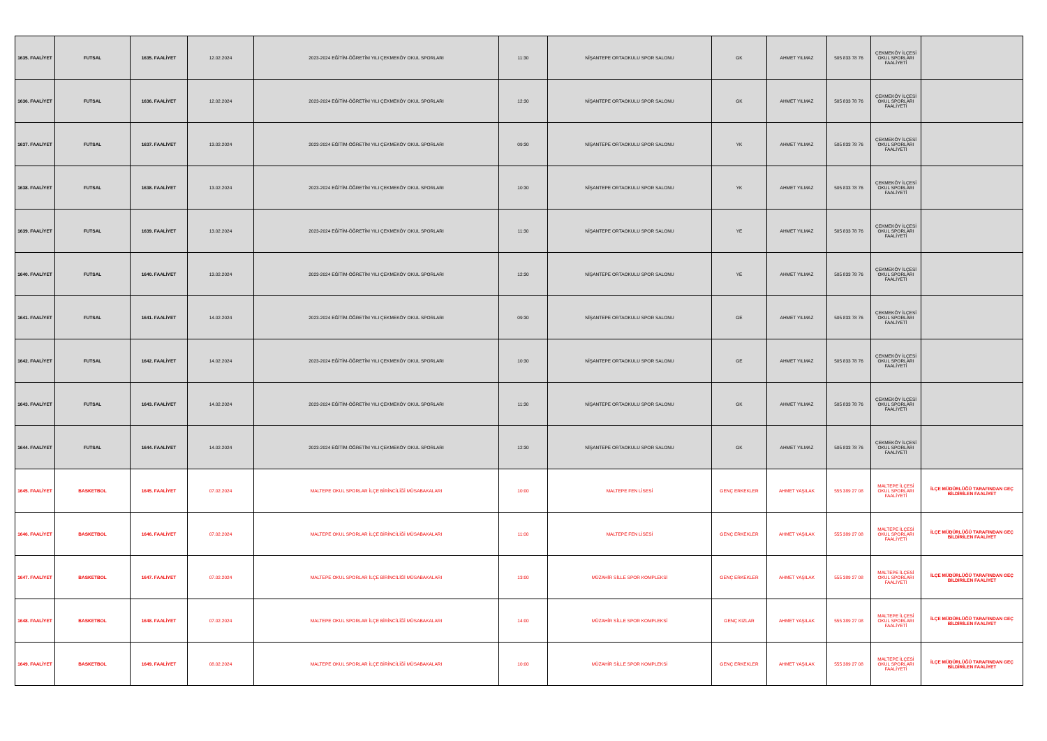| 1635. FAALİYET | FUTSAL | 1635. FAALİYET | 12.02.2024 | 2023-2024 EĞİTİM-ÖĞRETİM YILI ÇEKMEKÖY OKUL SPORLARI | 11:30 | NİŞANTEPE ORTAOKULU SPOR SALONU | GK | AHMET YILMAZ | 505 833 78 76 | ÇEKMEKÖY İLÇESİ OKUL SPORLARI FAALİYETİ | |
| 1636. FAALİYET | FUTSAL | 1636. FAALİYET | 12.02.2024 | 2023-2024 EĞİTİM-ÖĞRETİM YILI ÇEKMEKÖY OKUL SPORLARI | 12:30 | NİŞANTEPE ORTAOKULU SPOR SALONU | GK | AHMET YILMAZ | 505 833 78 76 | ÇEKMEKÖY İLÇESİ OKUL SPORLARI FAALİYETİ | |
| 1637. FAALİYET | FUTSAL | 1637. FAALİYET | 13.02.2024 | 2023-2024 EĞİTİM-ÖĞRETİM YILI ÇEKMEKÖY OKUL SPORLARI | 09:30 | NİŞANTEPE ORTAOKULU SPOR SALONU | YK | AHMET YILMAZ | 505 833 78 76 | ÇEKMEKÖY İLÇESİ OKUL SPORLARI FAALİYETİ | |
| 1638. FAALİYET | FUTSAL | 1638. FAALİYET | 13.02.2024 | 2023-2024 EĞİTİM-ÖĞRETİM YILI ÇEKMEKÖY OKUL SPORLARI | 10:30 | NİŞANTEPE ORTAOKULU SPOR SALONU | YK | AHMET YILMAZ | 505 833 78 76 | ÇEKMEKÖY İLÇESİ OKUL SPORLARI FAALİYETİ | |
| 1639. FAALİYET | FUTSAL | 1639. FAALİYET | 13.02.2024 | 2023-2024 EĞİTİM-ÖĞRETİM YILI ÇEKMEKÖY OKUL SPORLARI | 11:30 | NİŞANTEPE ORTAOKULU SPOR SALONU | YE | AHMET YILMAZ | 505 833 78 76 | ÇEKMEKÖY İLÇESİ OKUL SPORLARI FAALİYETİ | |
| 1640. FAALİYET | FUTSAL | 1640. FAALİYET | 13.02.2024 | 2023-2024 EĞİTİM-ÖĞRETİM YILI ÇEKMEKÖY OKUL SPORLARI | 12:30 | NİŞANTEPE ORTAOKULU SPOR SALONU | YE | AHMET YILMAZ | 505 833 78 76 | ÇEKMEKÖY İLÇESİ OKUL SPORLARI FAALİYETİ | |
| 1641. FAALİYET | FUTSAL | 1641. FAALİYET | 14.02.2024 | 2023-2024 EĞİTİM-ÖĞRETİM YILI ÇEKMEKÖY OKUL SPORLARI | 09:30 | NİŞANTEPE ORTAOKULU SPOR SALONU | GE | AHMET YILMAZ | 505 833 78 76 | ÇEKMEKÖY İLÇESİ OKUL SPORLARI FAALİYETİ | |
| 1642. FAALİYET | FUTSAL | 1642. FAALİYET | 14.02.2024 | 2023-2024 EĞİTİM-ÖĞRETİM YILI ÇEKMEKÖY OKUL SPORLARI | 10:30 | NİŞANTEPE ORTAOKULU SPOR SALONU | GE | AHMET YILMAZ | 505 833 78 76 | ÇEKMEKÖY İLÇESİ OKUL SPORLARI FAALİYETİ | |
| 1643. FAALİYET | FUTSAL | 1643. FAALİYET | 14.02.2024 | 2023-2024 EĞİTİM-ÖĞRETİM YILI ÇEKMEKÖY OKUL SPORLARI | 11:30 | NİŞANTEPE ORTAOKULU SPOR SALONU | GK | AHMET YILMAZ | 505 833 78 76 | ÇEKMEKÖY İLÇESİ OKUL SPORLARI FAALİYETİ | |
| 1644. FAALİYET | FUTSAL | 1644. FAALİYET | 14.02.2024 | 2023-2024 EĞİTİM-ÖĞRETİM YILI ÇEKMEKÖY OKUL SPORLARI | 12:30 | NİŞANTEPE ORTAOKULU SPOR SALONU | GK | AHMET YILMAZ | 505 833 78 76 | ÇEKMEKÖY İLÇESİ OKUL SPORLARI FAALİYETİ | |
| 1645. FAALİYET | BASKETBOL | 1645. FAALİYET | 07.02.2024 | MALTEPE OKUL SPORLAR İLÇE BİRİNCİLİĞİ MÜSABAKALARI | 10:00 | MALTEPE FEN LİSESİ | GENÇ ERKEKLER | AHMET YAŞILAK | 555 389 27 08 | MALTEPE İLÇESİ OKUL SPORLARI FAALİYETİ | İLÇE MÜDÜRLÜĞÜ TARAFINDAN GEÇ BİLDİRİLEN FAALİYET |
| 1646. FAALİYET | BASKETBOL | 1646. FAALİYET | 07.02.2024 | MALTEPE OKUL SPORLAR İLÇE BİRİNCİLİĞİ MÜSABAKALARI | 11:00 | MALTEPE FEN LİSESİ | GENÇ ERKEKLER | AHMET YAŞILAK | 555 389 27 08 | MALTEPE İLÇESİ OKUL SPORLARI FAALİYETİ | İLÇE MÜDÜRLÜĞÜ TARAFINDAN GEÇ BİLDİRİLEN FAALİYET |
| 1647. FAALİYET | BASKETBOL | 1647. FAALİYET | 07.02.2024 | MALTEPE OKUL SPORLAR İLÇE BİRİNCİLİĞİ MÜSABAKALARI | 13:00 | MÜZAHİR SİLLE SPOR KOMPLEKSİ | GENÇ ERKEKLER | AHMET YAŞILAK | 555 389 27 08 | MALTEPE İLÇESİ OKUL SPORLARI FAALİYETİ | İLÇE MÜDÜRLÜĞÜ TARAFINDAN GEÇ BİLDİRİLEN FAALİYET |
| 1648. FAALİYET | BASKETBOL | 1648. FAALİYET | 07.02.2024 | MALTEPE OKUL SPORLAR İLÇE BİRİNCİLİĞİ MÜSABAKALARI | 14:00 | MÜZAHİR SİLLE SPOR KOMPLEKSİ | GENÇ KIZLAR | AHMET YAŞILAK | 555 389 27 08 | MALTEPE İLÇESİ OKUL SPORLARI FAALİYETİ | İLÇE MÜDÜRLÜĞÜ TARAFINDAN GEÇ BİLDİRİLEN FAALİYET |
| 1649. FAALİYET | BASKETBOL | 1649. FAALİYET | 08.02.2024 | MALTEPE OKUL SPORLAR İLÇE BİRİNCİLİĞİ MÜSABAKALARI | 10:00 | MÜZAHİR SİLLE SPOR KOMPLEKSİ | GENÇ ERKEKLER | AHMET YAŞILAK | 555 389 27 08 | MALTEPE İLÇESİ OKUL SPORLARI FAALİYETİ | İLÇE MÜDÜRLÜĞÜ TARAFINDAN GEÇ BİLDİRİLEN FAALİYET |